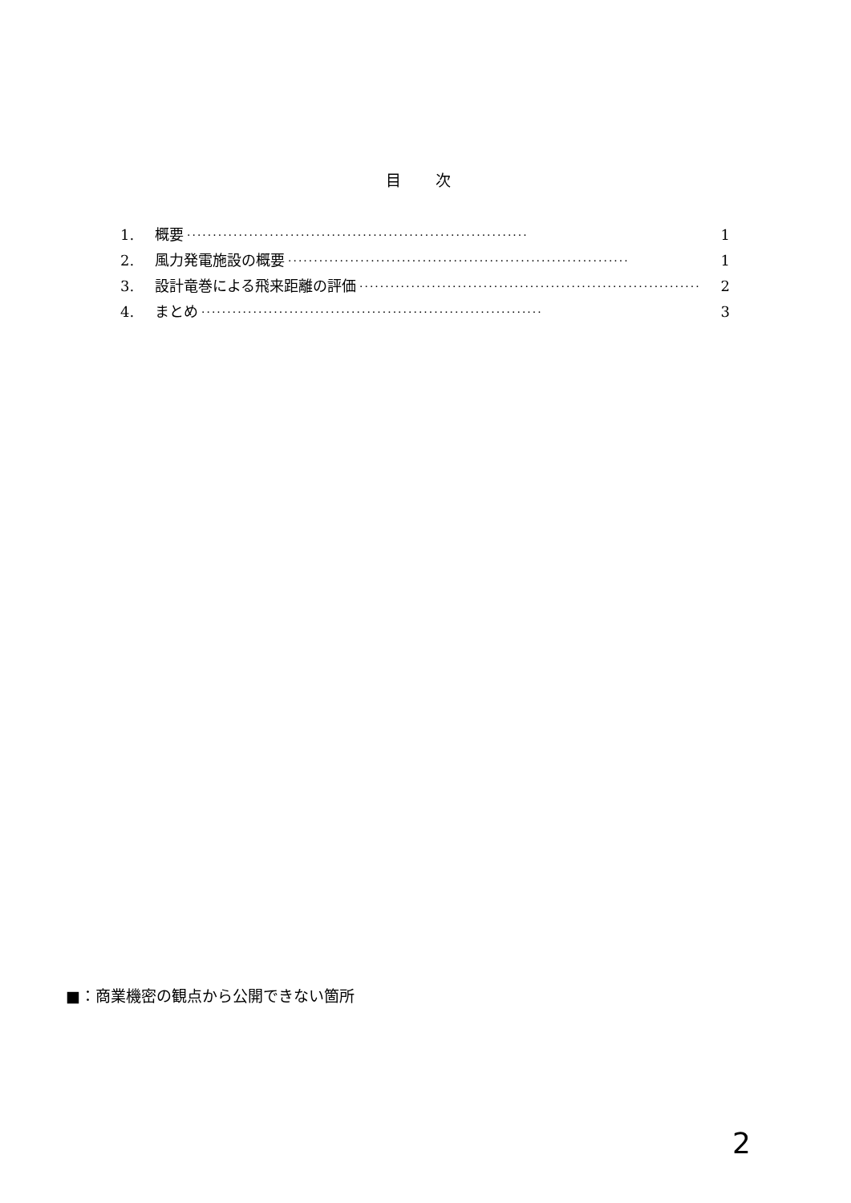目 次
1. 概要 ·································································· 1
2. 風力発電施設の概要 ·································································· 1
3. 設計竜巻による飛来距離の評価 ·································································· 2
4. まとめ ·································································· 3
■：商業機密の観点から公開できない箇所
2